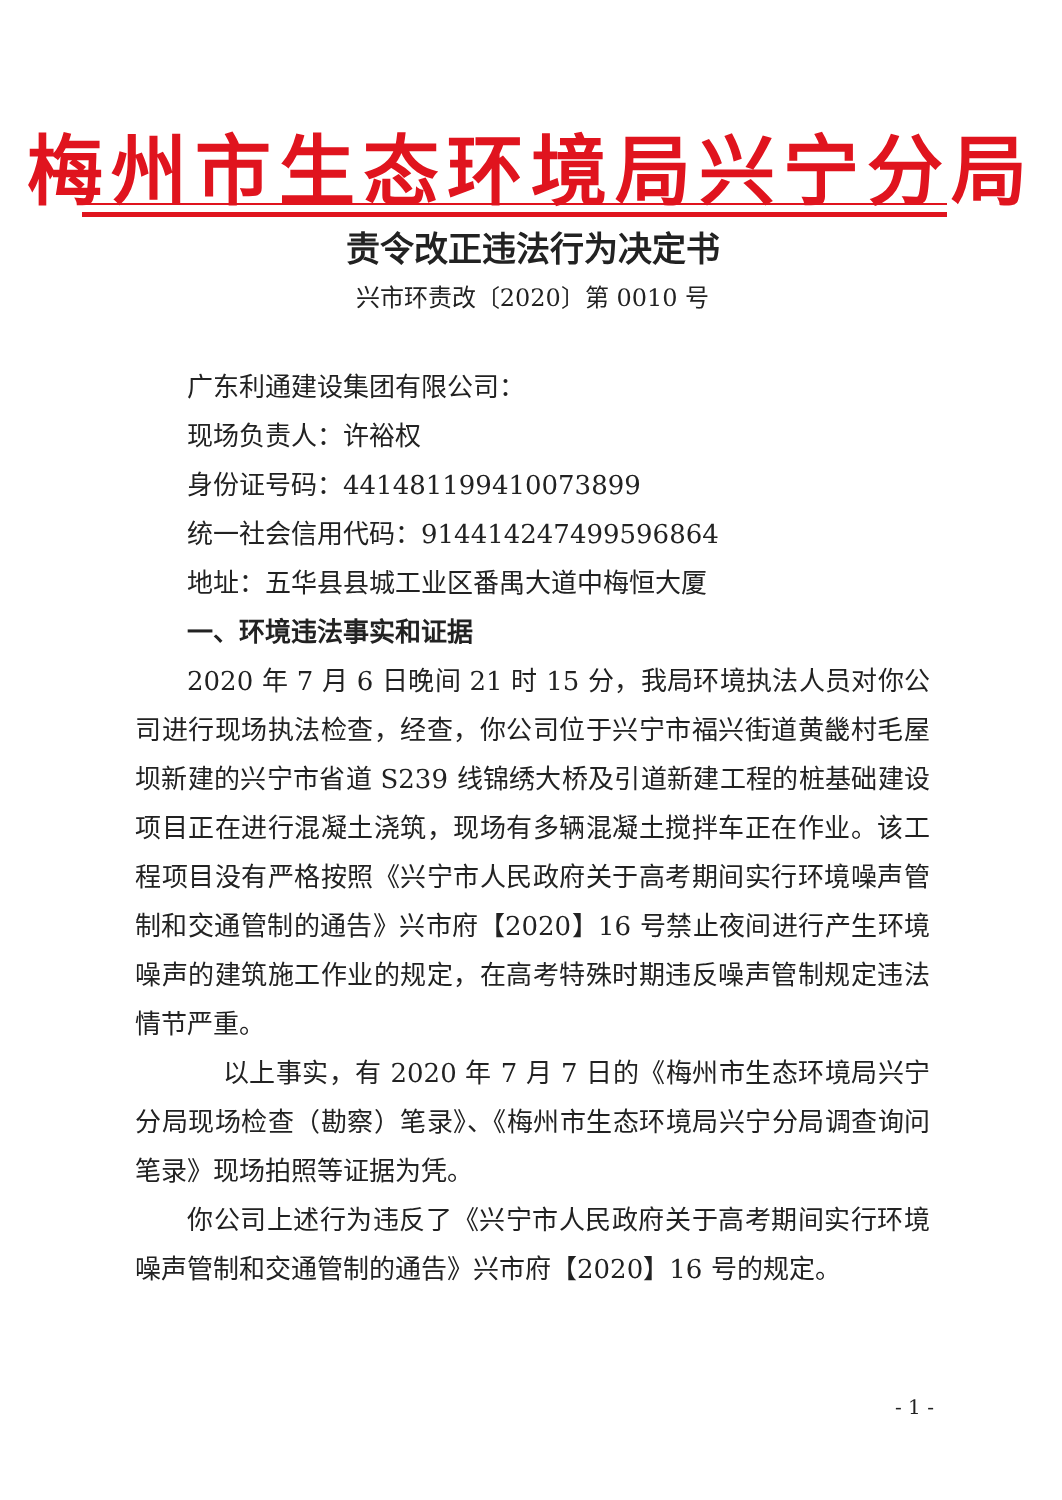梅州市生态环境局兴宁分局
责令改正违法行为决定书
兴市环责改〔2020〕第 0010 号
广东利通建设集团有限公司：
现场负责人：许裕权
身份证号码：441481199410073899
统一社会信用代码：91441424749959686­4
地址：五华县县城工业区番禺大道中梅恒大厦
一、环境违法事实和证据
2020 年 7 月 6 日晚间 21 时 15 分，我局环境执法人员对你公司进行现场执法检查，经查，你公司位于兴宁市福兴街道黄畿村毛屋坝新建的兴宁市省道 S239 线锦绣大桥及引道新建工程的桩基础建设项目正在进行混凝土浇筑，现场有多辆混凝土搅拌车正在作业。该工程项目没有严格按照《兴宁市人民政府关于高考期间实行环境噪声管制和交通管制的通告》兴市府【2020】16 号禁止夜间进行产生环境噪声的建筑施工作业的规定，在高考特殊时期违反噪声管制规定违法情节严重。
以上事实，有 2020 年 7 月 7 日的《梅州市生态环境局兴宁分局现场检查（勘察）笔录》、《梅州市生态环境局兴宁分局调查询问笔录》现场拍照等证据为凭。
你公司上述行为违反了《兴宁市人民政府关于高考期间实行环境噪声管制和交通管制的通告》兴市府【2020】16 号的规定。
- 1 -